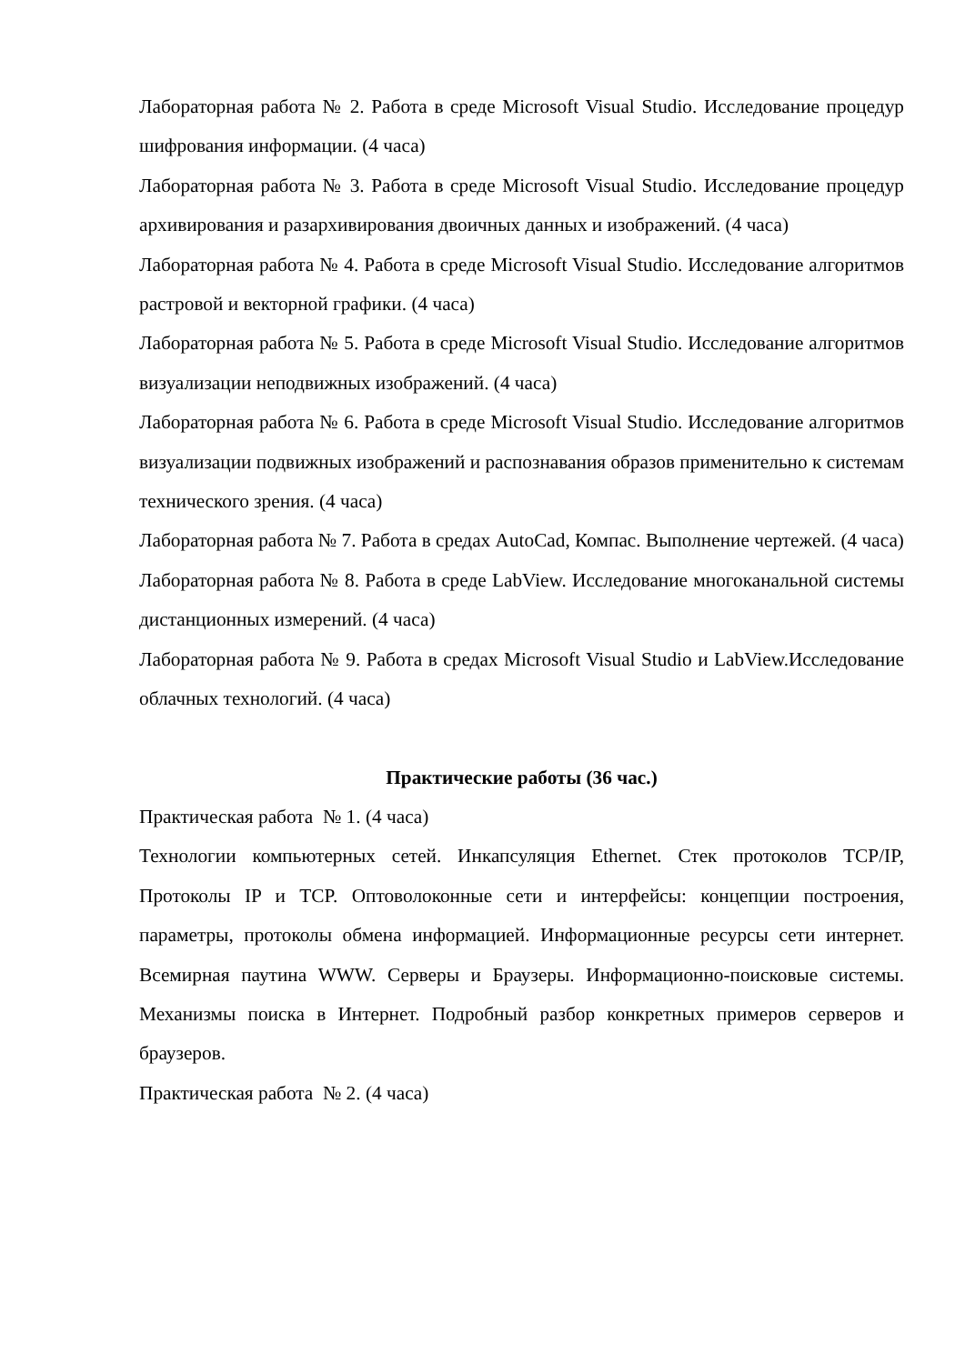Лабораторная работа № 2. Работа в среде Microsoft Visual Studio. Исследование процедур шифрования информации. (4 часа)
Лабораторная работа № 3. Работа в среде Microsoft Visual Studio. Исследование процедур архивирования и разархивирования двоичных данных и изображений. (4 часа)
Лабораторная работа № 4. Работа в среде Microsoft Visual Studio. Исследование алгоритмов растровой и векторной графики. (4 часа)
Лабораторная работа № 5. Работа в среде Microsoft Visual Studio. Исследование алгоритмов визуализации неподвижных изображений. (4 часа)
Лабораторная работа № 6. Работа в среде Microsoft Visual Studio. Исследование алгоритмов визуализации подвижных изображений и распознавания образов применительно к системам технического зрения. (4 часа)
Лабораторная работа № 7. Работа в средах AutoCad, Компас. Выполнение чертежей. (4 часа)
Лабораторная работа № 8. Работа в среде LabView. Исследование многоканальной системы дистанционных измерений. (4 часа)
Лабораторная работа № 9. Работа в средах Microsoft Visual Studio и LabView.Исследование облачных технологий. (4 часа)
Практические работы (36 час.)
Практическая работа № 1. (4 часа)
Технологии компьютерных сетей. Инкапсуляция Ethernet. Стек протоколов TCP/IP, Протоколы IP и TCP. Оптоволоконные сети и интерфейсы: концепции построения, параметры, протоколы обмена информацией. Информационные ресурсы сети интернет. Всемирная паутина WWW. Серверы и Браузеры. Информационно-поисковые системы. Механизмы поиска в Интернет. Подробный разбор конкретных примеров серверов и браузеров.
Практическая работа № 2. (4 часа)